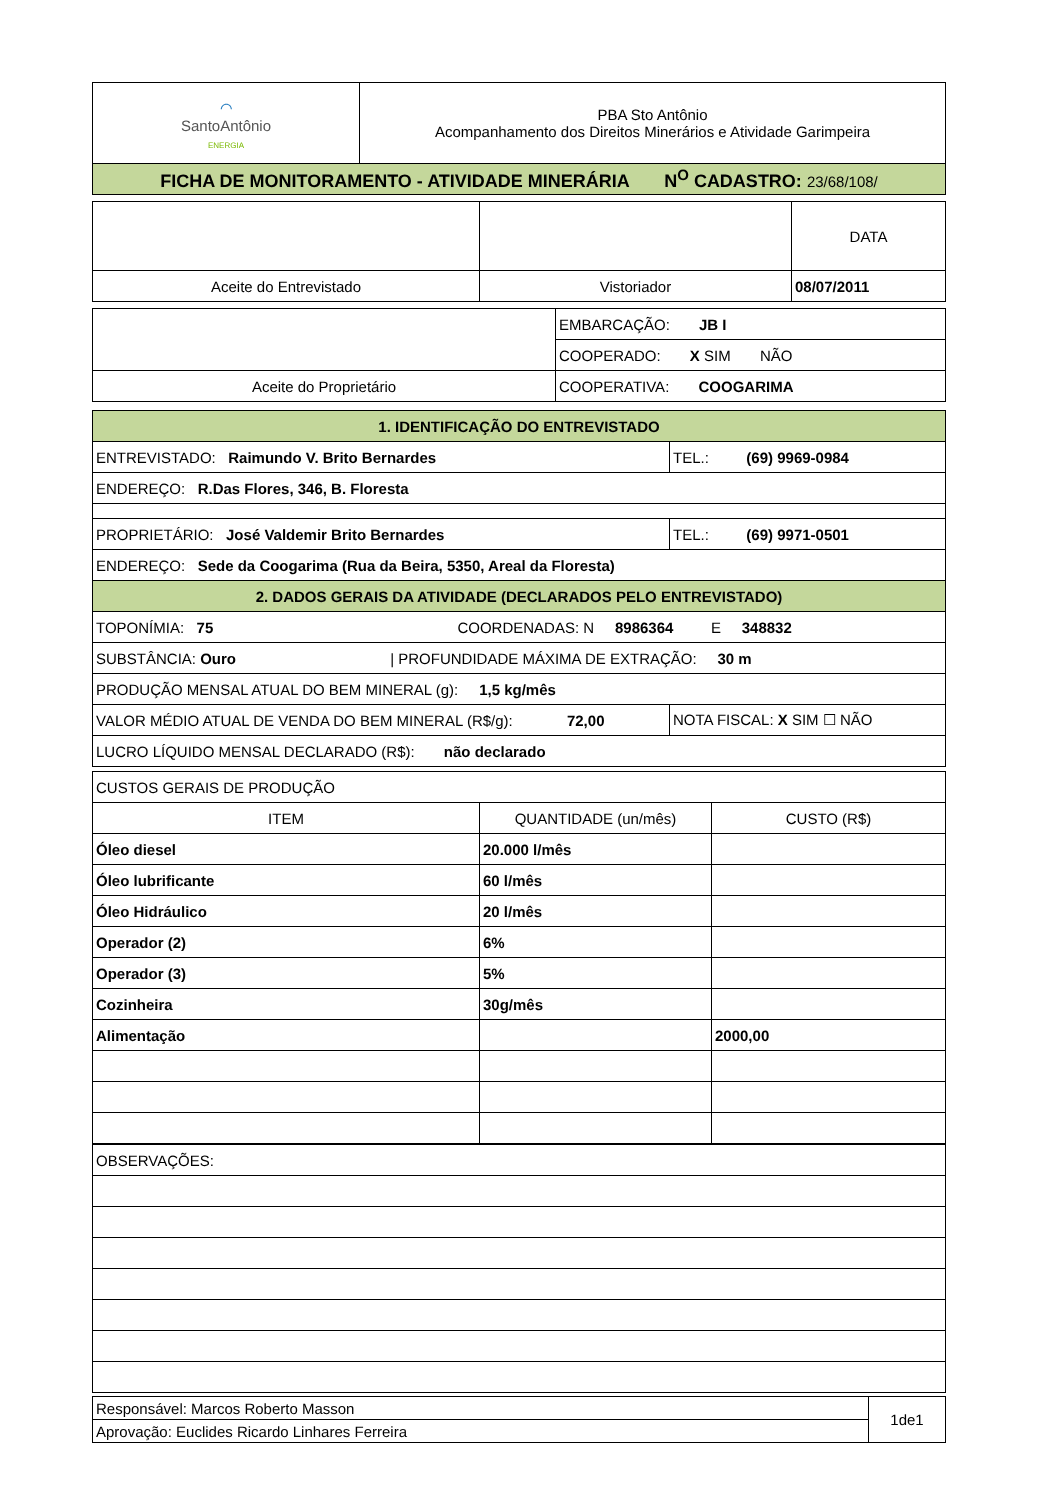| ⌒ SantoAntônio ENERGIA | PBA Sto Antônio Acompanhamento dos Direitos Minerários e Atividade Garimpeira |
| FICHA DE MONITORAMENTO - ATIVIDADE MINERÁRIA N<sup>O</sup> CADASTRO: 23/68/108/ | |
| | | DATA |
| Aceite do Entrevistado | Vistoriador | 08/07/2011 |
| | EMBARCAÇÃO: JB I |
| | COOPERADO: X SIM NÃO |
| Aceite do Proprietário | COOPERATIVA: COOGARIMA |
| 1. IDENTIFICAÇÃO DO ENTREVISTADO | |
| ENTREVISTADO: Raimundo V. Brito Bernardes | TEL.: (69) 9969-0984 |
| ENDEREÇO: R.Das Flores, 346, B. Floresta | |
| PROPRIETÁRIO: José Valdemir Brito Bernardes | TEL.: (69) 9971-0501 |
| ENDEREÇO: Sede da Coogarima (Rua da Beira, 5350, Areal da Floresta) | |
| 2. DADOS GERAIS DA ATIVIDADE (DECLARADOS PELO ENTREVISTADO) | |
| TOPONÍMIA: 75 COORDENADAS: N 8986364 E 348832 | |
| SUBSTÂNCIA: Ouro / PROFUNDIDADE MÁXIMA DE EXTRAÇÃO: 30 m | |
| PRODUÇÃO MENSAL ATUAL DO BEM MINERAL (g): 1,5 kg/mês | |
| VALOR MÉDIO ATUAL DE VENDA DO BEM MINERAL (R$/g): 72,00 | NOTA FISCAL: X SIM ☐ NÃO |
| LUCRO LÍQUIDO MENSAL DECLARADO (R$): não declarado | |
| CUSTOS GERAIS DE PRODUÇÃO | | |
| ITEM | QUANTIDADE (un/mês) | CUSTO (R$) |
| Óleo diesel | 20.000 l/mês | |
| Óleo lubrificante | 60 l/mês | |
| Óleo Hidráulico | 20 l/mês | |
| Operador (2) | 6% | |
| Operador (3) | 5% | |
| Cozinheira | 30g/mês | |
| Alimentação | | 2000,00 |
| OBSERVAÇÕES: |
| Responsável: Marcos Roberto Masson | 1de1 |
| Aprovação: Euclides Ricardo Linhares Ferreira | |